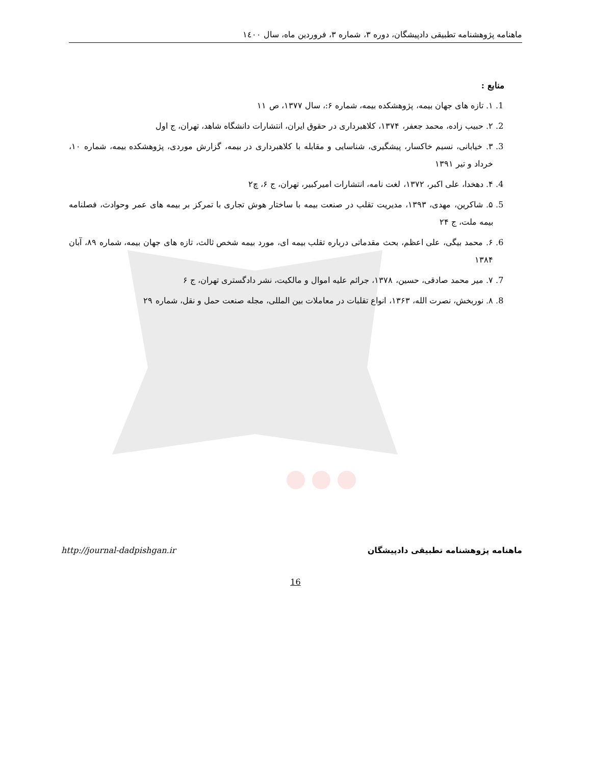ماهنامه پژوهشنامه تطبیقی دادپیشگان، دوره ۳، شماره ۳، فروردین ماه، سال ۱٤۰۰
منابع :
1. ۱. تازه های جهان بیمه، پژوهشکده بیمه، شماره ۶:، سال ۱۳۷۷، ص ۱۱
2. ۲. حبیب زاده، محمد جعفر، ۱۳۷۴، کلاهبرداری در حقوق ایران، انتشارات دانشگاه شاهد، تهران، ج اول
3. ۳. خیابانی، نسیم خاکسار، پیشگیری، شناسایی و مقابله با کلاهبرداری در بیمه، گزارش موردی، پژوهشکده بیمه، شماره ۱۰، خرداد و تیر ۱۳۹۱
4. ۴. دهخدا، علی اکبر، ۱۳۷۲، لغت نامه، انتشارات امیرکبیر، تهران، ج ۶، چ۲
5. ۵. شاکرین، مهدی، ۱۳۹۳، مدیریت تقلب در صنعت بیمه با ساختار هوش تجاری با تمرکز بر بیمه های عمر وحوادث، فصلنامه بیمه ملت، ج ۲۴
6. ۶. محمد بیگی، علی اعظم، بحث مقدماتی درباره تقلب بیمه ای، مورد بیمه شخص ثالث، تازه های جهان بیمه، شماره ۸۹، آبان ۱۳۸۴
7. ۷. میر محمد صادقی، حسین، ۱۳۷۸، جرائم علیه اموال و مالکیت، نشر دادگستری تهران، ج ۶
8. ۸. نوربخش، نصرت الله، ۱۳۶۳، انواع تقلبات در معاملات بین المللی، مجله صنعت حمل و نقل، شماره ۲۹
http://journal-dadpishgan.ir ماهنامه پژوهشنامه تطبیقی دادپیشگان
16